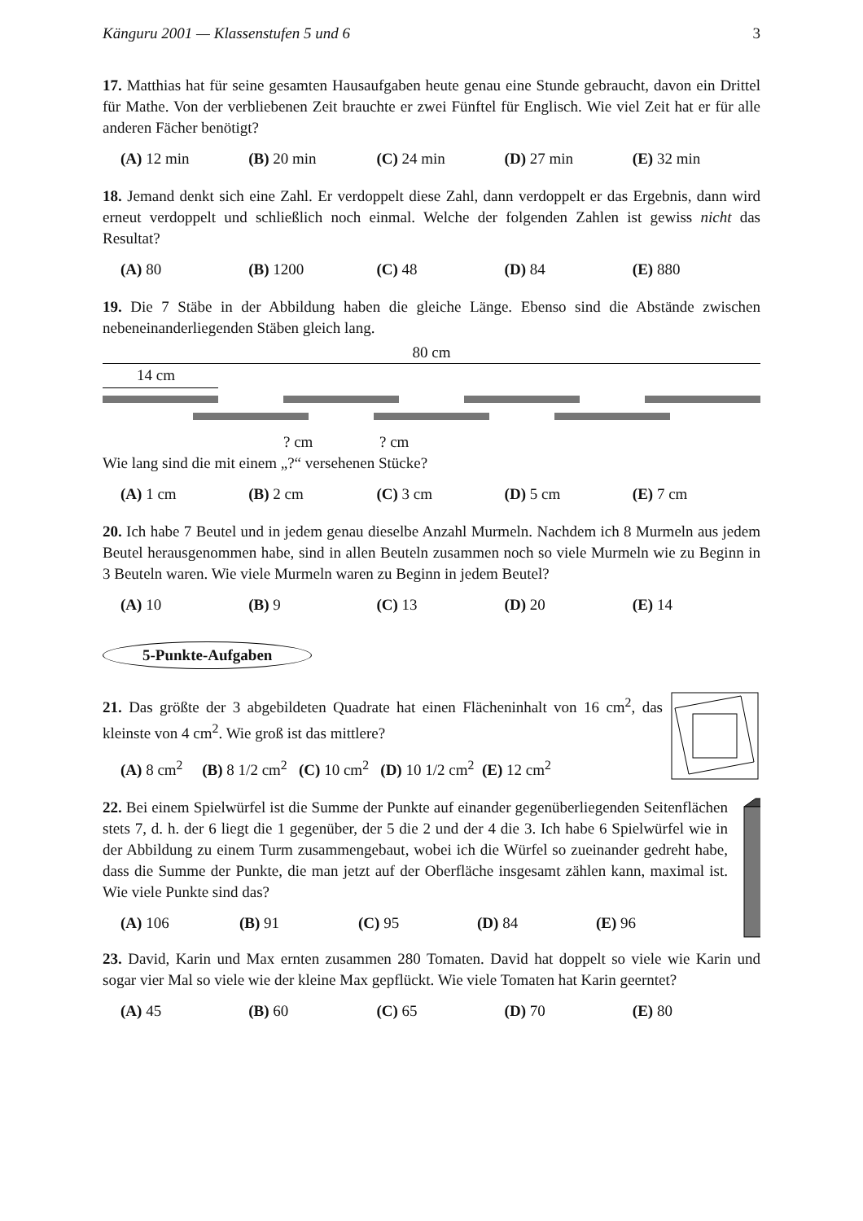Känguru 2001 — Klassenstufen 5 und 6 3
17. Matthias hat für seine gesamten Hausaufgaben heute genau eine Stunde gebraucht, davon ein Drittel für Mathe. Von der verbliebenen Zeit brauchte er zwei Fünftel für Englisch. Wie viel Zeit hat er für alle anderen Fächer benötigt?
(A) 12 min (B) 20 min (C) 24 min (D) 27 min (E) 32 min
18. Jemand denkt sich eine Zahl. Er verdoppelt diese Zahl, dann verdoppelt er das Ergebnis, dann wird erneut verdoppelt und schließlich noch einmal. Welche der folgenden Zahlen ist gewiss nicht das Resultat?
(A) 80 (B) 1200 (C) 48 (D) 84 (E) 880
19. Die 7 Stäbe in der Abbildung haben die gleiche Länge. Ebenso sind die Abstände zwischen nebeneinanderliegenden Stäben gleich lang.
80 cm
14 cm
? cm ? cm
Wie lang sind die mit einem „?“ versehenen Stücke?
(A) 1 cm (B) 2 cm (C) 3 cm (D) 5 cm (E) 7 cm
20. Ich habe 7 Beutel und in jedem genau dieselbe Anzahl Murmeln. Nachdem ich 8 Murmeln aus jedem Beutel herausgenommen habe, sind in allen Beuteln zusammen noch so viele Murmeln wie zu Beginn in 3 Beuteln waren. Wie viele Murmeln waren zu Beginn in jedem Beutel?
(A) 10 (B) 9 (C) 13 (D) 20 (E) 14
5-Punkte-Aufgaben
21. Das größte der 3 abgebildeten Quadrate hat einen Flächeninhalt von 16 cm<sup>2</sup>, das kleinste von 4 cm<sup>2</sup>. Wie groß ist das mittlere?
(A) 8 cm<sup>2</sup> (B) 8 1/2 cm<sup>2</sup> (C) 10 cm<sup>2</sup> (D) 10 1/2 cm<sup>2</sup> (E) 12 cm<sup>2</sup>
22. Bei einem Spielwürfel ist die Summe der Punkte auf einander gegenüberliegenden Seitenflächen stets 7, d. h. der 6 liegt die 1 gegenüber, der 5 die 2 und der 4 die 3. Ich habe 6 Spielwürfel wie in der Abbildung zu einem Turm zusammengebaut, wobei ich die Würfel so zueinander gedreht habe, dass die Summe der Punkte, die man jetzt auf der Oberfläche insgesamt zählen kann, maximal ist. Wie viele Punkte sind das?
(A) 106 (B) 91 (C) 95 (D) 84 (E) 96
23. David, Karin und Max ernten zusammen 280 Tomaten. David hat doppelt so viele wie Karin und sogar vier Mal so viele wie der kleine Max gepflückt. Wie viele Tomaten hat Karin geerntet?
(A) 45 (B) 60 (C) 65 (D) 70 (E) 80